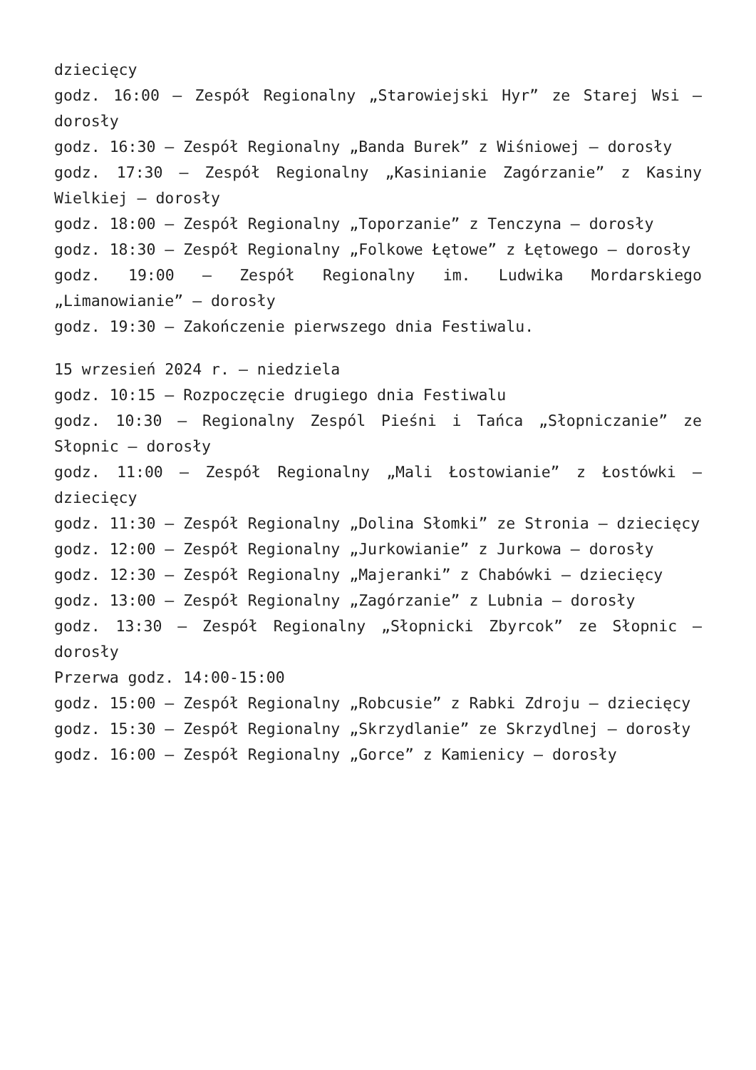dziecięcy
godz. 16:00 – Zespół Regionalny „Starowiejski Hyr” ze Starej Wsi – dorosły
godz. 16:30 – Zespół Regionalny „Banda Burek” z Wiśniowej – dorosły
godz. 17:30 – Zespół Regionalny „Kasinianie Zagórzanie” z Kasiny Wielkiej – dorosły
godz. 18:00 – Zespół Regionalny „Toporzanie” z Tenczyna – dorosły
godz. 18:30 – Zespół Regionalny „Folkowe Łętowe” z Łętowego – dorosły
godz. 19:00 – Zespół Regionalny im. Ludwika Mordarskiego „Limanowianie” – dorosły
godz. 19:30 – Zakończenie pierwszego dnia Festiwalu.
15 wrzesień 2024 r. – niedziela
godz. 10:15 – Rozpoczęcie drugiego dnia Festiwalu
godz. 10:30 – Regionalny Zespól Pieśni i Tańca „Słopniczanie” ze Słopnic – dorosły
godz. 11:00 – Zespół Regionalny „Mali Łostowianie” z Łostówki – dziecięcy
godz. 11:30 – Zespół Regionalny „Dolina Słomki” ze Stronia – dziecięcy
godz. 12:00 – Zespół Regionalny „Jurkowianie” z Jurkowa – dorosły
godz. 12:30 – Zespół Regionalny „Majeranki” z Chabówki – dziecięcy
godz. 13:00 – Zespół Regionalny „Zagórzanie” z Lubnia – dorosły
godz. 13:30 – Zespół Regionalny „Słopnicki Zbyrcok” ze Słopnic – dorosły
Przerwa godz. 14:00-15:00
godz. 15:00 – Zespół Regionalny „Robcusie” z Rabki Zdroju – dziecięcy
godz. 15:30 – Zespół Regionalny „Skrzydlanie” ze Skrzydlnej – dorosły
godz. 16:00 – Zespół Regionalny „Gorce” z Kamienicy – dorosły